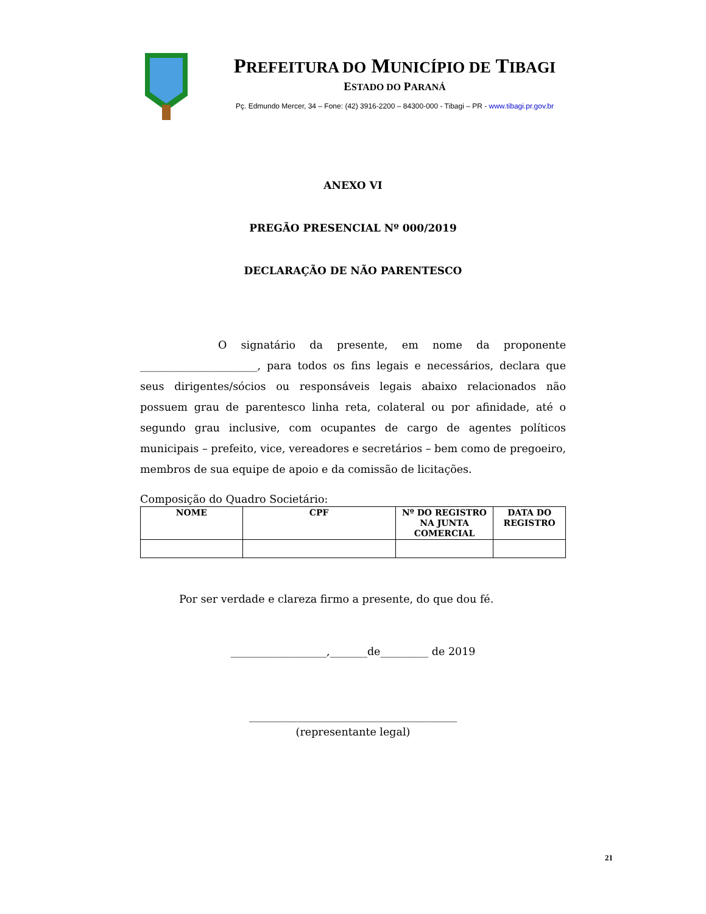PREFEITURA DO MUNICÍPIO DE TIBAGI
ESTADO DO PARANÁ
Pç. Edmundo Mercer, 34 – Fone: (42) 3916-2200 – 84300-000 - Tibagi – PR - www.tibagi.pr.gov.br
ANEXO VI
PREGÃO PRESENCIAL Nº 000/2019
DECLARAÇÃO DE NÃO PARENTESCO
O signatário da presente, em nome da proponente ______________________, para todos os fins legais e necessários, declara que seus dirigentes/sócios ou responsáveis legais abaixo relacionados não possuem grau de parentesco linha reta, colateral ou por afinidade, até o segundo grau inclusive, com ocupantes de cargo de agentes políticos municipais – prefeito, vice, vereadores e secretários – bem como de pregoeiro, membros de sua equipe de apoio e da comissão de licitações.
Composição do Quadro Societário:
| NOME | CPF | Nº DO REGISTRO NA JUNTA COMERCIAL | DATA DO REGISTRO |
| --- | --- | --- | --- |
Por ser verdade e clareza firmo a presente, do que dou fé.
__________________,_______de_________ de 2019
_______________________________________
(representante legal)
21